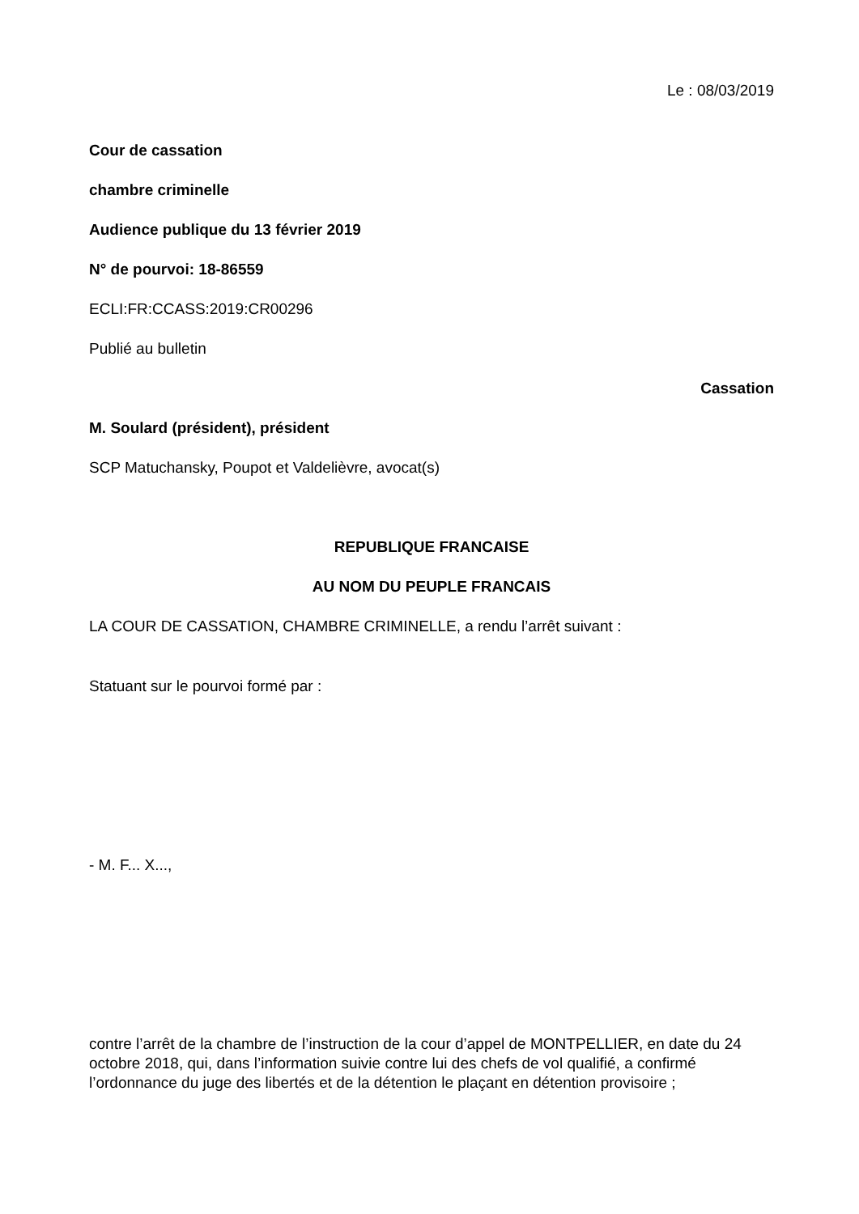Le : 08/03/2019
Cour de cassation
chambre criminelle
Audience publique du 13 février 2019
N° de pourvoi: 18-86559
ECLI:FR:CCASS:2019:CR00296
Publié au bulletin
Cassation
M. Soulard (président), président
SCP Matuchansky, Poupot et Valdelièvre, avocat(s)
REPUBLIQUE FRANCAISE
AU NOM DU PEUPLE FRANCAIS
LA COUR DE CASSATION, CHAMBRE CRIMINELLE, a rendu l’arrêt suivant :
Statuant sur le pourvoi formé par :
- M. F... X...,
contre l’arrêt de la chambre de l’instruction de la cour d’appel de MONTPELLIER, en date du 24 octobre 2018, qui, dans l’information suivie contre lui des chefs de vol qualifié, a confirmé l’ordonnance du juge des libertés et de la détention le plaçant en détention provisoire ;